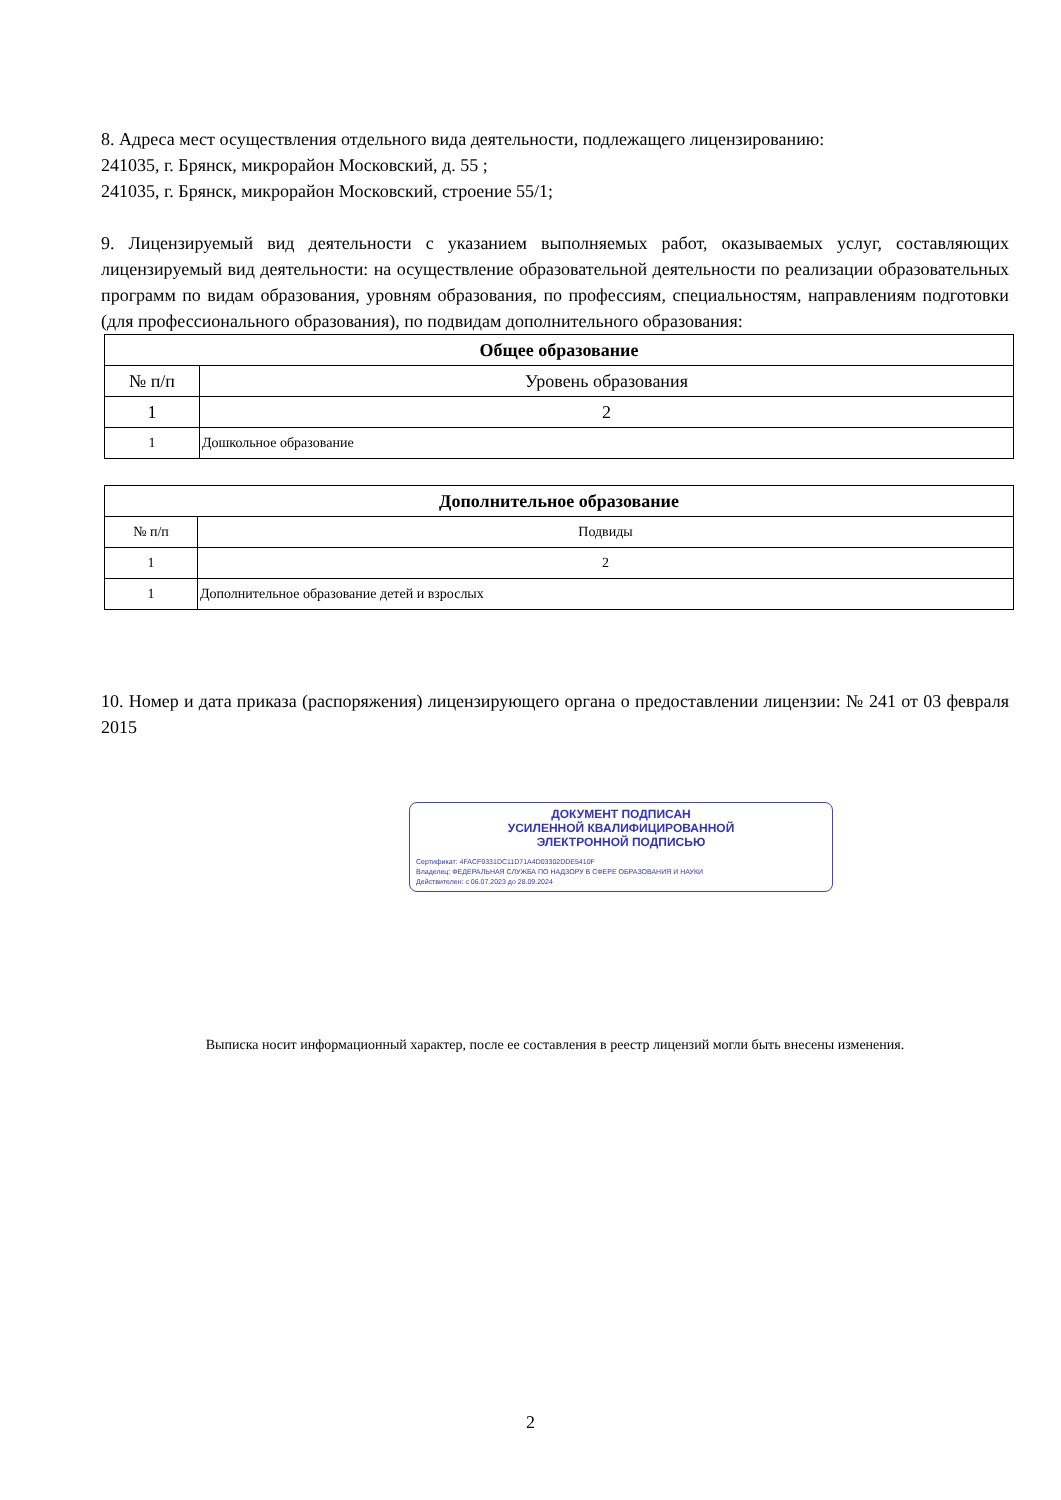8. Адреса мест осуществления отдельного вида деятельности, подлежащего лицензированию:
241035, г. Брянск, микрорайон Московский, д. 55 ;
241035, г. Брянск, микрорайон Московский, строение 55/1;
9. Лицензируемый вид деятельности с указанием выполняемых работ, оказываемых услуг, составляющих лицензируемый вид деятельности: на осуществление образовательной деятельности по реализации образовательных программ по видам образования, уровням образования, по профессиям, специальностям, направлениям подготовки (для профессионального образования), по подвидам дополнительного образования:
| Общее образование | |
| --- | --- |
| № п/п | Уровень образования |
| 1 | 2 |
| 1 | Дошкольное образование |
| Дополнительное образование | |
| --- | --- |
| № п/п | Подвиды |
| 1 | 2 |
| 1 | Дополнительное образование детей и взрослых |
10. Номер и дата приказа (распоряжения) лицензирующего органа о предоставлении лицензии: № 241 от 03 февраля 2015
ДОКУМЕНТ ПОДПИСАН
УСИЛЕННОЙ КВАЛИФИЦИРОВАННОЙ
ЭЛЕКТРОННОЙ ПОДПИСЬЮ
Сертификат: 4FACF9331DC11D71A4D03302DDE5410F
Владелец: ФЕДЕРАЛЬНАЯ СЛУЖБА ПО НАДЗОРУ В СФЕРЕ ОБРАЗОВАНИЯ И НАУКИ
Действителен: с 06.07.2023 до 28.09.2024
Выписка носит информационный характер, после ее составления в реестр лицензий могли быть внесены изменения.
2